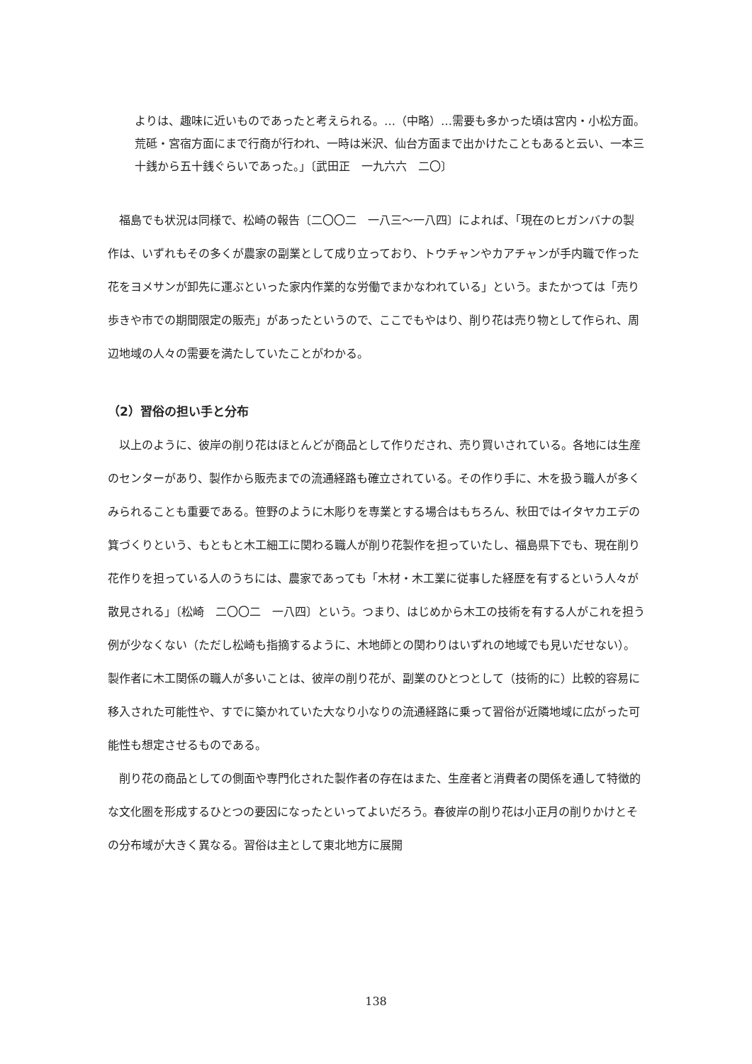よりは、趣味に近いものであったと考えられる。…（中略）…需要も多かった頃は宮内・小松方面。荒砥・宮宿方面にまで行商が行われ、一時は米沢、仙台方面まで出かけたこともあると云い、一本三十銭から五十銭ぐらいであった。」〔武田正　一九六六　二〇〕
福島でも状況は同様で、松崎の報告〔二〇〇二　一八三〜一八四〕によれば、「現在のヒガンバナの製作は、いずれもその多くが農家の副業として成り立っており、トウチャンやカアチャンが手内職で作った花をヨメサンが卸先に運ぶといった家内作業的な労働でまかなわれている」という。またかつては「売り歩きや市での期間限定の販売」があったというので、ここでもやはり、削り花は売り物として作られ、周辺地域の人々の需要を満たしていたことがわかる。
（2）習俗の担い手と分布
以上のように、彼岸の削り花はほとんどが商品として作りだされ、売り買いされている。各地には生産のセンターがあり、製作から販売までの流通経路も確立されている。その作り手に、木を扱う職人が多くみられることも重要である。笹野のように木彫りを専業とする場合はもちろん、秋田ではイタヤカエデの箕づくりという、もともと木工細工に関わる職人が削り花製作を担っていたし、福島県下でも、現在削り花作りを担っている人のうちには、農家であっても「木材・木工業に従事した経歴を有するという人々が散見される」〔松崎　二〇〇二　一八四〕という。つまり、はじめから木工の技術を有する人がこれを担う例が少なくない（ただし松崎も指摘するように、木地師との関わりはいずれの地域でも見いだせない）。製作者に木工関係の職人が多いことは、彼岸の削り花が、副業のひとつとして（技術的に）比較的容易に移入された可能性や、すでに築かれていた大なり小なりの流通経路に乗って習俗が近隣地域に広がった可能性も想定させるものである。
削り花の商品としての側面や専門化された製作者の存在はまた、生産者と消費者の関係を通して特徴的な文化圏を形成するひとつの要因になったといってよいだろう。春彼岸の削り花は小正月の削りかけとその分布域が大きく異なる。習俗は主として東北地方に展開
138